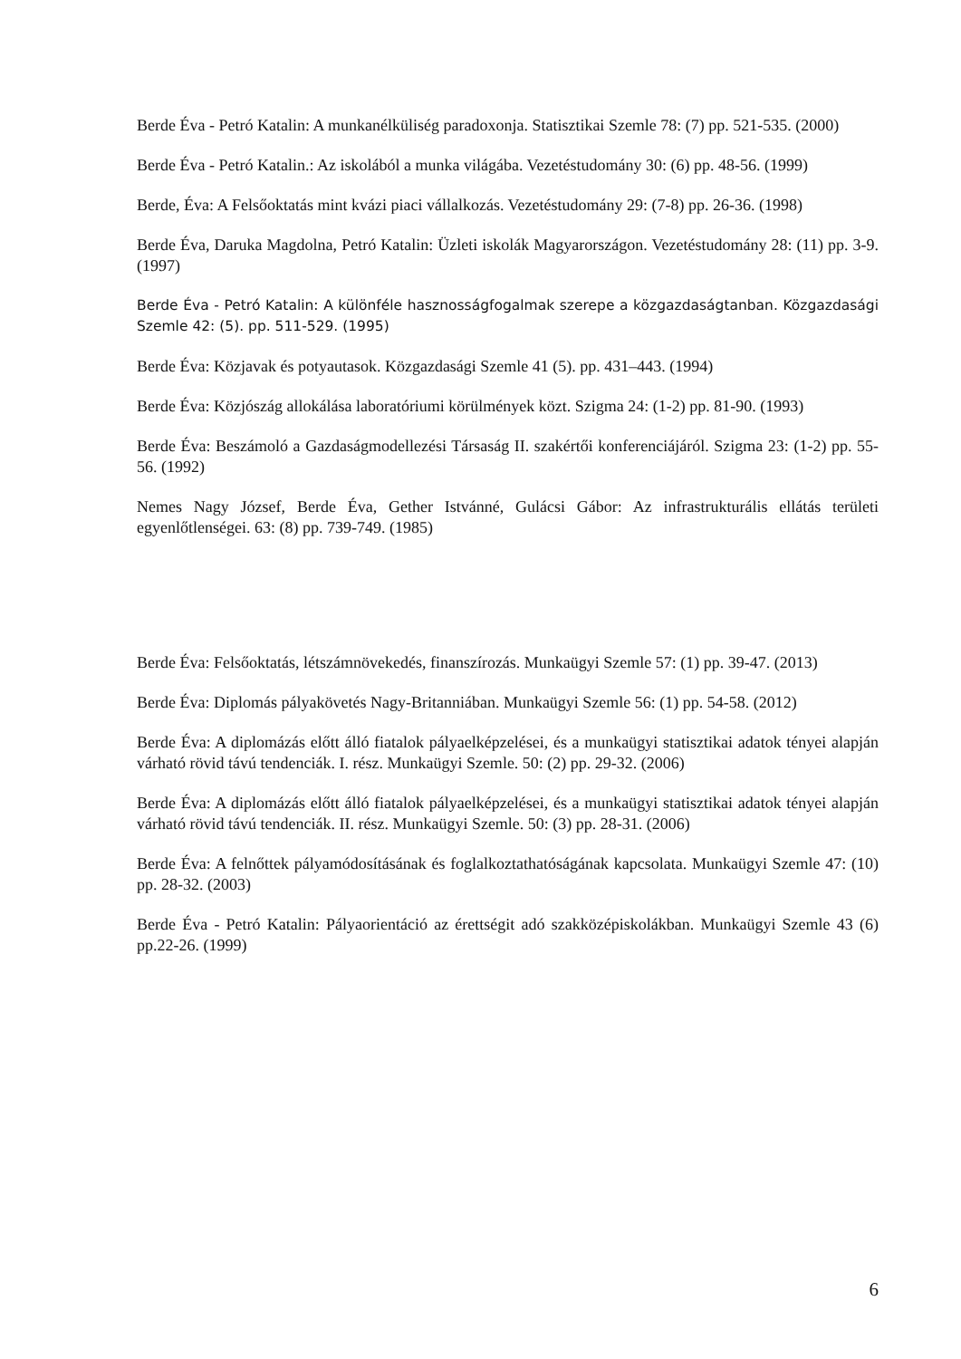Berde Éva - Petró Katalin: A munkanélküliség paradoxonja. Statisztikai Szemle 78: (7) pp. 521-535. (2000)
Berde Éva - Petró Katalin.: Az iskolából a munka világába. Vezetéstudomány 30: (6) pp. 48-56. (1999)
Berde, Éva: A Felsőoktatás mint kvázi piaci vállalkozás. Vezetéstudomány 29: (7-8) pp. 26-36. (1998)
Berde Éva, Daruka Magdolna, Petró Katalin: Üzleti iskolák Magyarországon. Vezetéstudomány 28: (11) pp. 3-9. (1997)
Berde Éva - Petró Katalin: A különféle hasznosságfogalmak szerepe a közgazdaságtanban. Közgazdasági Szemle 42: (5). pp. 511-529. (1995)
Berde Éva: Közjavak és potyautasok. Közgazdasági Szemle 41 (5). pp. 431–443. (1994)
Berde Éva: Közjószág allokálása laboratóriumi körülmények közt. Szigma 24: (1-2) pp. 81-90. (1993)
Berde Éva: Beszámoló a Gazdaságmodellezési Társaság II. szakértői konferenciájáról. Szigma 23: (1-2) pp. 55-56. (1992)
Nemes Nagy József, Berde Éva, Gether Istvánné, Gulácsi Gábor: Az infrastrukturális ellátás területi egyenlőtlenségei. 63: (8) pp. 739-749. (1985)
Berde Éva: Felsőoktatás, létszámnövekedés, finanszírozás. Munkaügyi Szemle 57: (1) pp. 39-47. (2013)
Berde Éva: Diplomás pályakövetés Nagy-Britanniában. Munkaügyi Szemle 56: (1) pp. 54-58. (2012)
Berde Éva: A diplomázás előtt álló fiatalok pályaelképzelései, és a munkaügyi statisztikai adatok tényei alapján várható rövid távú tendenciák. I. rész. Munkaügyi Szemle. 50: (2) pp. 29-32. (2006)
Berde Éva: A diplomázás előtt álló fiatalok pályaelképzelései, és a munkaügyi statisztikai adatok tényei alapján várható rövid távú tendenciák. II. rész. Munkaügyi Szemle. 50: (3) pp. 28-31. (2006)
Berde Éva: A felnőttek pályamódosításának és foglalkoztathatóságának kapcsolata. Munkaügyi Szemle 47: (10) pp. 28-32. (2003)
Berde Éva - Petró Katalin: Pályaorientáció az érettségit adó szakközépiskolákban. Munkaügyi Szemle 43 (6) pp.22-26. (1999)
6